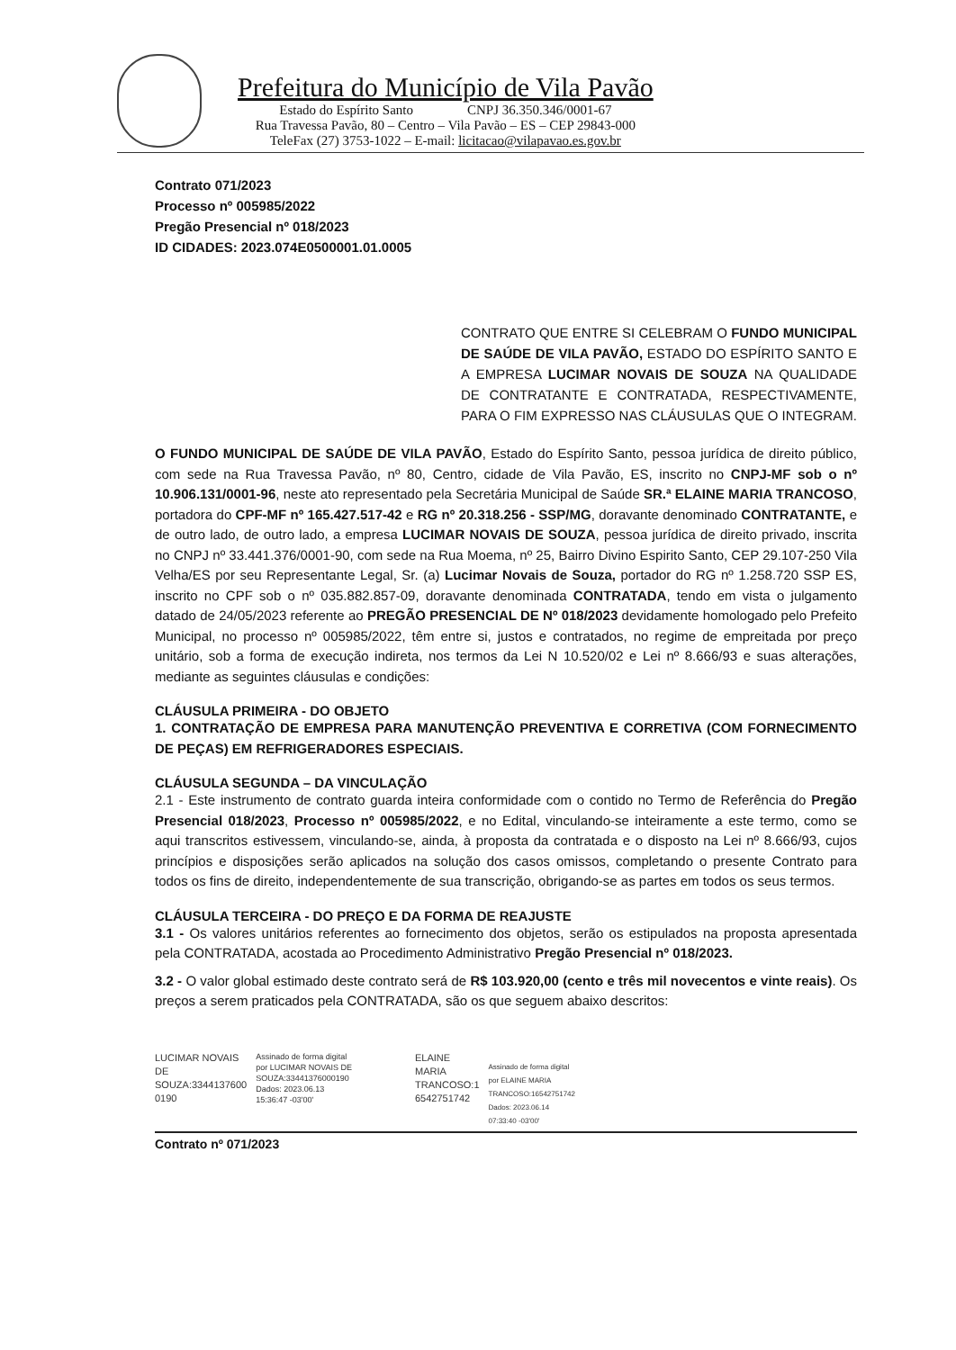Prefeitura do Município de Vila Pavão
Estado do Espírito Santo CNPJ 36.350.346/0001-67
Rua Travessa Pavão, 80 – Centro – Vila Pavão – ES – CEP 29843-000
TeleFax (27) 3753-1022 – E-mail: licitacao@vilapavao.es.gov.br
Contrato 071/2023
Processo nº 005985/2022
Pregão Presencial nº 018/2023
ID CIDADES: 2023.074E0500001.01.0005
CONTRATO QUE ENTRE SI CELEBRAM O FUNDO MUNICIPAL DE SAÚDE DE VILA PAVÃO, ESTADO DO ESPÍRITO SANTO E A EMPRESA LUCIMAR NOVAIS DE SOUZA NA QUALIDADE DE CONTRATANTE E CONTRATADA, RESPECTIVAMENTE, PARA O FIM EXPRESSO NAS CLÁUSULAS QUE O INTEGRAM.
O FUNDO MUNICIPAL DE SAÚDE DE VILA PAVÃO, Estado do Espírito Santo, pessoa jurídica de direito público, com sede na Rua Travessa Pavão, nº 80, Centro, cidade de Vila Pavão, ES, inscrito no CNPJ-MF sob o nº 10.906.131/0001-96, neste ato representado pela Secretária Municipal de Saúde SR.ª ELAINE MARIA TRANCOSO, portadora do CPF-MF nº 165.427.517-42 e RG nº 20.318.256 - SSP/MG, doravante denominado CONTRATANTE, e de outro lado, de outro lado, a empresa LUCIMAR NOVAIS DE SOUZA, pessoa jurídica de direito privado, inscrita no CNPJ nº 33.441.376/0001-90, com sede na Rua Moema, nº 25, Bairro Divino Espirito Santo, CEP 29.107-250 Vila Velha/ES por seu Representante Legal, Sr. (a) Lucimar Novais de Souza, portador do RG nº 1.258.720 SSP ES, inscrito no CPF sob o nº 035.882.857-09, doravante denominada CONTRATADA, tendo em vista o julgamento datado de 24/05/2023 referente ao PREGÃO PRESENCIAL DE Nº 018/2023 devidamente homologado pelo Prefeito Municipal, no processo nº 005985/2022, têm entre si, justos e contratados, no regime de empreitada por preço unitário, sob a forma de execução indireta, nos termos da Lei N 10.520/02 e Lei nº 8.666/93 e suas alterações, mediante as seguintes cláusulas e condições:
CLÁUSULA PRIMEIRA - DO OBJETO
1. CONTRATAÇÃO DE EMPRESA PARA MANUTENÇÃO PREVENTIVA E CORRETIVA (COM FORNECIMENTO DE PEÇAS) EM REFRIGERADORES ESPECIAIS.
CLÁUSULA SEGUNDA – DA VINCULAÇÃO
2.1 - Este instrumento de contrato guarda inteira conformidade com o contido no Termo de Referência do Pregão Presencial 018/2023, Processo nº 005985/2022, e no Edital, vinculando-se inteiramente a este termo, como se aqui transcritos estivessem, vinculando-se, ainda, à proposta da contratada e o disposto na Lei nº 8.666/93, cujos princípios e disposições serão aplicados na solução dos casos omissos, completando o presente Contrato para todos os fins de direito, independentemente de sua transcrição, obrigando-se as partes em todos os seus termos.
CLÁUSULA TERCEIRA - DO PREÇO E DA FORMA DE REAJUSTE
3.1 - Os valores unitários referentes ao fornecimento dos objetos, serão os estipulados na proposta apresentada pela CONTRATADA, acostada ao Procedimento Administrativo Pregão Presencial nº 018/2023.
3.2 - O valor global estimado deste contrato será de R$ 103.920,00 (cento e três mil novecentos e vinte reais). Os preços a serem praticados pela CONTRATADA, são os que seguem abaixo descritos:
LUCIMAR NOVAIS
DE
SOUZA:3344137600
0190
Assinado de forma digital
por LUCIMAR NOVAIS DE
SOUZA:33441376000190
Dados: 2023.06.13
15:36:47 -03'00'
ELAINE
MARIA
TRANCOSO:1
6542751742
Assinado de forma digital
por ELAINE MARIA
TRANCOSO:16542751742
Dados: 2023.06.14
07:33:40 -03'00'
Contrato nº 071/2023